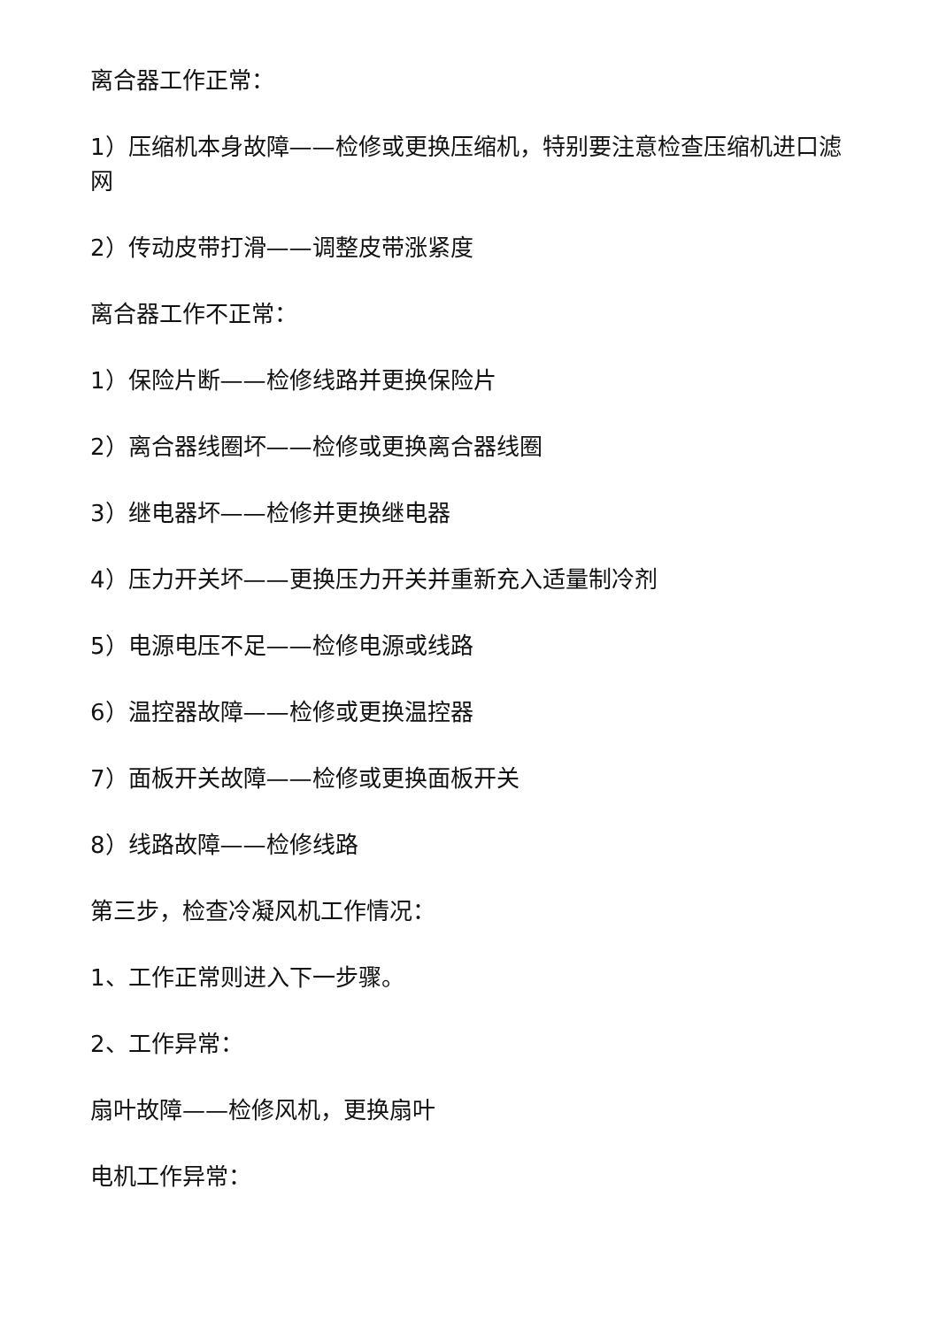离合器工作正常：
1）压缩机本身故障——检修或更换压缩机，特别要注意检查压缩机进口滤网
2）传动皮带打滑——调整皮带涨紧度
离合器工作不正常：
1）保险片断——检修线路并更换保险片
2）离合器线圈坏——检修或更换离合器线圈
3）继电器坏——检修并更换继电器
4）压力开关坏——更换压力开关并重新充入适量制冷剂
5）电源电压不足——检修电源或线路
6）温控器故障——检修或更换温控器
7）面板开关故障——检修或更换面板开关
8）线路故障——检修线路
第三步，检查冷凝风机工作情况：
1、工作正常则进入下一步骤。
2、工作异常：
扇叶故障——检修风机，更换扇叶
电机工作异常：